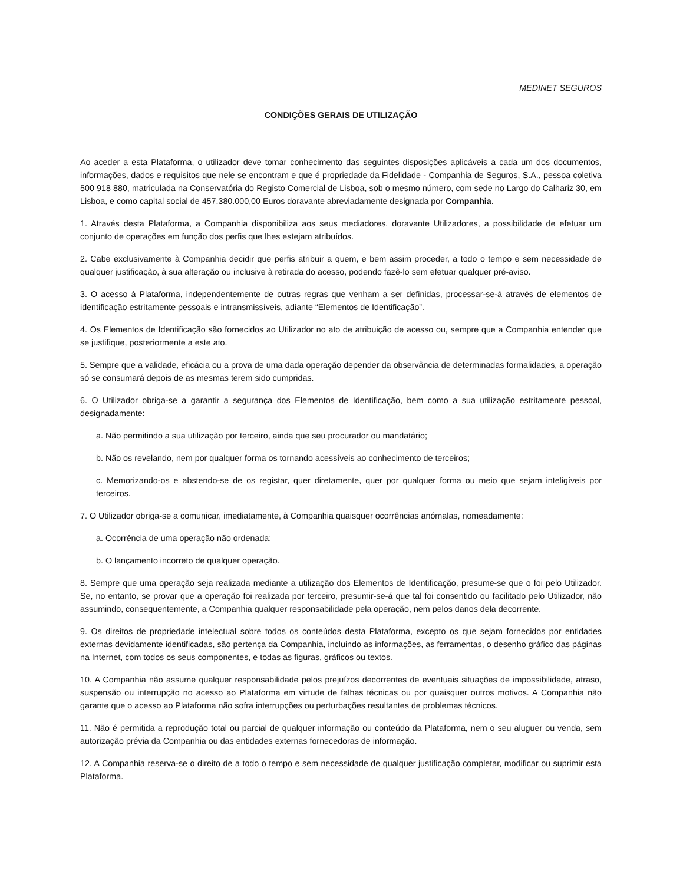MEDINET SEGUROS
CONDIÇÕES GERAIS DE UTILIZAÇÃO
Ao aceder a esta Plataforma, o utilizador deve tomar conhecimento das seguintes disposições aplicáveis a cada um dos documentos, informações, dados e requisitos que nele se encontram e que é propriedade da Fidelidade - Companhia de Seguros, S.A., pessoa coletiva 500 918 880, matriculada na Conservatória do Registo Comercial de Lisboa, sob o mesmo número, com sede no Largo do Calhariz 30, em Lisboa, e como capital social de 457.380.000,00 Euros doravante abreviadamente designada por Companhia.
1. Através desta Plataforma, a Companhia disponibiliza aos seus mediadores, doravante Utilizadores, a possibilidade de efetuar um conjunto de operações em função dos perfis que lhes estejam atribuídos.
2. Cabe exclusivamente à Companhia decidir que perfis atribuir a quem, e bem assim proceder, a todo o tempo e sem necessidade de qualquer justificação, à sua alteração ou inclusive à retirada do acesso, podendo fazê-lo sem efetuar qualquer pré-aviso.
3. O acesso à Plataforma, independentemente de outras regras que venham a ser definidas, processar-se-á através de elementos de identificação estritamente pessoais e intransmissíveis, adiante “Elementos de Identificação”.
4. Os Elementos de Identificação são fornecidos ao Utilizador no ato de atribuição de acesso ou, sempre que a Companhia entender que se justifique, posteriormente a este ato.
5. Sempre que a validade, eficácia ou a prova de uma dada operação depender da observância de determinadas formalidades, a operação só se consumará depois de as mesmas terem sido cumpridas.
6. O Utilizador obriga-se a garantir a segurança dos Elementos de Identificação, bem como a sua utilização estritamente pessoal, designadamente:
a. Não permitindo a sua utilização por terceiro, ainda que seu procurador ou mandatário;
b. Não os revelando, nem por qualquer forma os tornando acessíveis ao conhecimento de terceiros;
c. Memorizando-os e abstendo-se de os registar, quer diretamente, quer por qualquer forma ou meio que sejam inteligíveis por terceiros.
7. O Utilizador obriga-se a comunicar, imediatamente, à Companhia quaisquer ocorrências anómalas, nomeadamente:
a. Ocorrência de uma operação não ordenada;
b. O lançamento incorreto de qualquer operação.
8. Sempre que uma operação seja realizada mediante a utilização dos Elementos de Identificação, presume-se que o foi pelo Utilizador. Se, no entanto, se provar que a operação foi realizada por terceiro, presumir-se-á que tal foi consentido ou facilitado pelo Utilizador, não assumindo, consequentemente, a Companhia qualquer responsabilidade pela operação, nem pelos danos dela decorrente.
9. Os direitos de propriedade intelectual sobre todos os conteúdos desta Plataforma, excepto os que sejam fornecidos por entidades externas devidamente identificadas, são pertença da Companhia, incluindo as informações, as ferramentas, o desenho gráfico das páginas na Internet, com todos os seus componentes, e todas as figuras, gráficos ou textos.
10. A Companhia não assume qualquer responsabilidade pelos prejuízos decorrentes de eventuais situações de impossibilidade, atraso, suspensão ou interrupção no acesso ao Plataforma em virtude de falhas técnicas ou por quaisquer outros motivos. A Companhia não garante que o acesso ao Plataforma não sofra interrupções ou perturbações resultantes de problemas técnicos.
11. Não é permitida a reprodução total ou parcial de qualquer informação ou conteúdo da Plataforma, nem o seu aluguer ou venda, sem autorização prévia da Companhia ou das entidades externas fornecedoras de informação.
12. A Companhia reserva-se o direito de a todo o tempo e sem necessidade de qualquer justificação completar, modificar ou suprimir esta Plataforma.